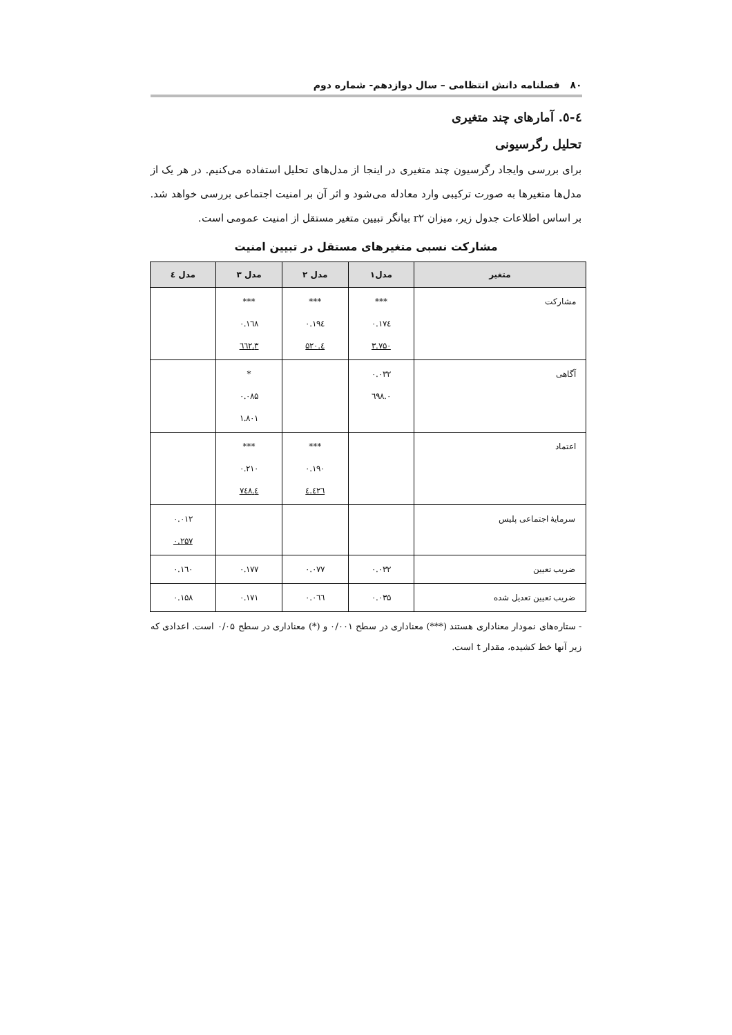۸۰ فصلنامه دانش انتظامی – سال دوازدهم- شماره دوم
٤-٥. آمارهای چند متغیری
تحلیل رگرسیونی
برای بررسی وایجاد رگرسیون چند متغیری در اینجا از مدل‌های تحلیل استفاده می‌کنیم. در هر یک از مدل‌ها متغیرها به صورت ترکیبی وارد معادله می‌شود و اثر آن بر امنیت اجتماعی بررسی خواهد شد. بر اساس اطلاعات جدول زیر، میزان r۲ بیانگر تبیین متغیر مستقل از امنیت عمومی است.
مشارکت نسبی متغیرهای مستقل در تبیین امنیت
| متغیر | مدل۱ | مدل ۲ | مدل ۳ | مدل ٤ |
| --- | --- | --- | --- | --- |
| مشارکت | *** ۰.۱۷٤ ۳.۷۵۰ | *** ۰.۱۹٤ ٤.۵۲۰ | *** ۰.۱٦۸ ۳.٦٦۲ | |
| آگاهی | ۰.۰۳۲ ۰.٦۹۸ | | * ۰.۰۸۵ ۱.۸۰۱ | |
| اعتماد | | *** ۰.۱۹۰ ٤.٤۲٦ | *** ۰.۲۱۰ ٤.۷٤۸ | |
| سرمایهٔ اجتماعی پلیس | | | | ۰.۰۱۲ ۰.۲۵۷ |
| ضریب تعیین | ۰.۰۳۲ | ۰.۰۷۷ | ۰.۱۷۷ | ۰.۱٦۰ |
| ضریب تعیین تعدیل شده | ۰.۰۳۵ | ۰.۰٦٦ | ۰.۱۷۱ | ۰.۱۵۸ |
- ستاره‌های نمودار معناداری هستند (***) معناداری در سطح ۰/۰۰۱ و (*) معناداری در سطح ۰/۰۵ است. اعدادی که زیر آنها خط کشیده، مقدار t است.